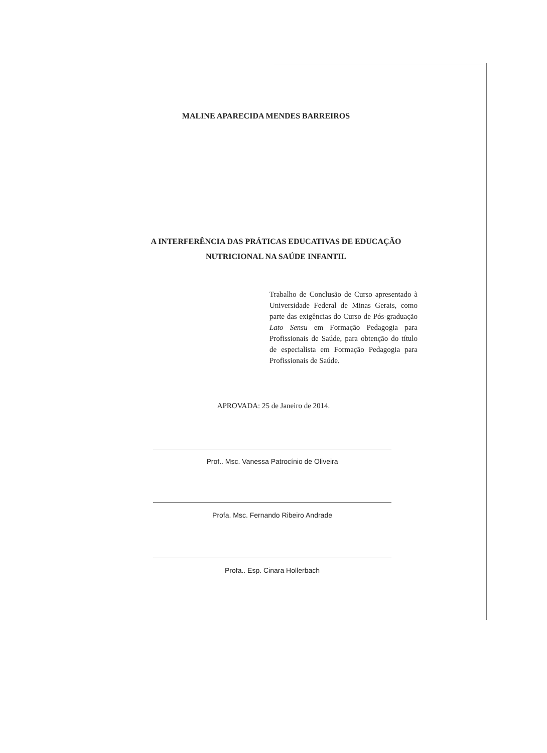MALINE APARECIDA MENDES BARREIROS
A INTERFERÊNCIA DAS PRÁTICAS EDUCATIVAS DE EDUCAÇÃO NUTRICIONAL NA SAÚDE INFANTIL
Trabalho de Conclusão de Curso apresentado à Universidade Federal de Minas Gerais, como parte das exigências do Curso de Pós-graduação Lato Sensu em Formação Pedagogia para Profissionais de Saúde, para obtenção do título de especialista em Formação Pedagogia para Profissionais de Saúde.
APROVADA: 25 de Janeiro de 2014.
Prof.. Msc. Vanessa Patrocínio de Oliveira
Profa. Msc. Fernando Ribeiro Andrade
Profa.. Esp. Cinara Hollerbach